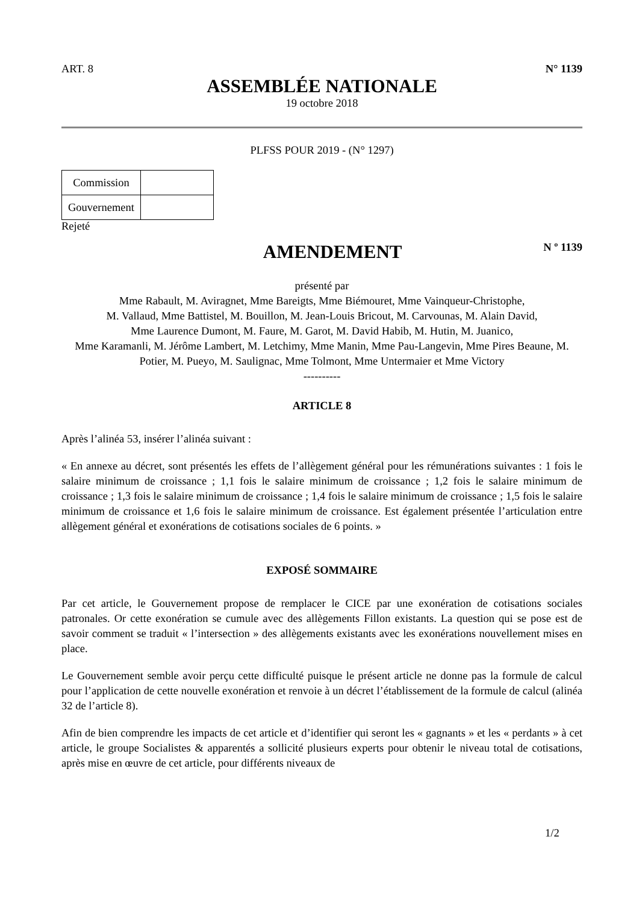ART. 8 N° 1139
ASSEMBLÉE NATIONALE
19 octobre 2018
PLFSS POUR 2019 - (N° 1297)
| Commission | |
| Gouvernement | |
Rejeté
AMENDEMENT
N º 1139
présenté par
Mme Rabault, M. Aviragnet, Mme Bareigts, Mme Biémouret, Mme Vainqueur-Christophe,
M. Vallaud, Mme Battistel, M. Bouillon, M. Jean-Louis Bricout, M. Carvounas, M. Alain David,
Mme Laurence Dumont, M. Faure, M. Garot, M. David Habib, M. Hutin, M. Juanico,
Mme Karamanli, M. Jérôme Lambert, M. Letchimy, Mme Manin, Mme Pau-Langevin, Mme Pires Beaune, M. Potier, M. Pueyo, M. Saulignac, Mme Tolmont, Mme Untermaier et Mme Victory
----------
ARTICLE 8
Après l’alinéa 53, insérer l’alinéa suivant :
« En annexe au décret, sont présentés les effets de l’allègement général pour les rémunérations suivantes : 1 fois le salaire minimum de croissance ; 1,1 fois le salaire minimum de croissance ; 1,2 fois le salaire minimum de croissance ; 1,3 fois le salaire minimum de croissance ; 1,4 fois le salaire minimum de croissance ; 1,5 fois le salaire minimum de croissance et 1,6 fois le salaire minimum de croissance. Est également présentée l’articulation entre allègement général et exonérations de cotisations sociales de 6 points. »
EXPOSÉ SOMMAIRE
Par cet article, le Gouvernement propose de remplacer le CICE par une exonération de cotisations sociales patronales. Or cette exonération se cumule avec des allègements Fillon existants. La question qui se pose est de savoir comment se traduit « l’intersection » des allègements existants avec les exonérations nouvellement mises en place.
Le Gouvernement semble avoir perçu cette difficulté puisque le présent article ne donne pas la formule de calcul pour l’application de cette nouvelle exonération et renvoie à un décret l’établissement de la formule de calcul (alinéa 32 de l’article 8).
Afin de bien comprendre les impacts de cet article et d’identifier qui seront les « gagnants » et les « perdants » à cet article, le groupe Socialistes & apparentés a sollicité plusieurs experts pour obtenir le niveau total de cotisations, après mise en œuvre de cet article, pour différents niveaux de
1/2